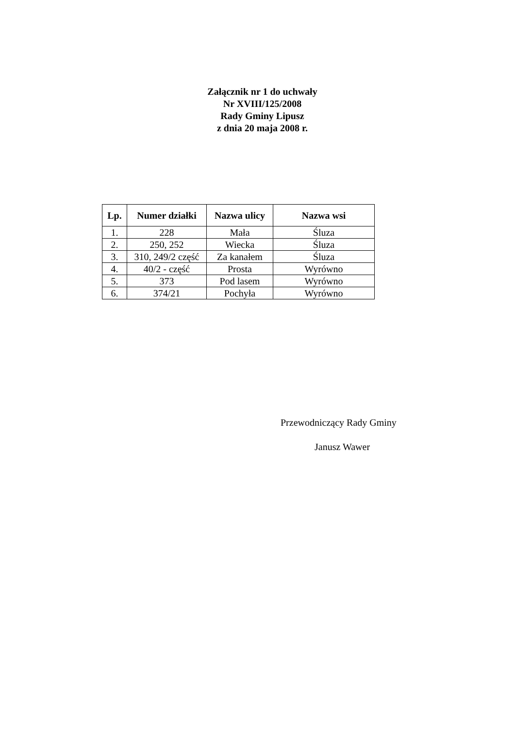Załącznik nr 1 do uchwały
Nr XVIII/125/2008
Rady Gminy Lipusz
z dnia 20 maja 2008 r.
| Lp. | Numer działki | Nazwa ulicy | Nazwa wsi |
| --- | --- | --- | --- |
| 1. | 228 | Mała | Śluza |
| 2. | 250, 252 | Wiecka | Śluza |
| 3. | 310, 249/2 część | Za kanałem | Śluza |
| 4. | 40/2 - część | Prosta | Wyrówno |
| 5. | 373 | Pod lasem | Wyrówno |
| 6. | 374/21 | Pochyła | Wyrówno |
Przewodniczący Rady Gminy
Janusz Wawer